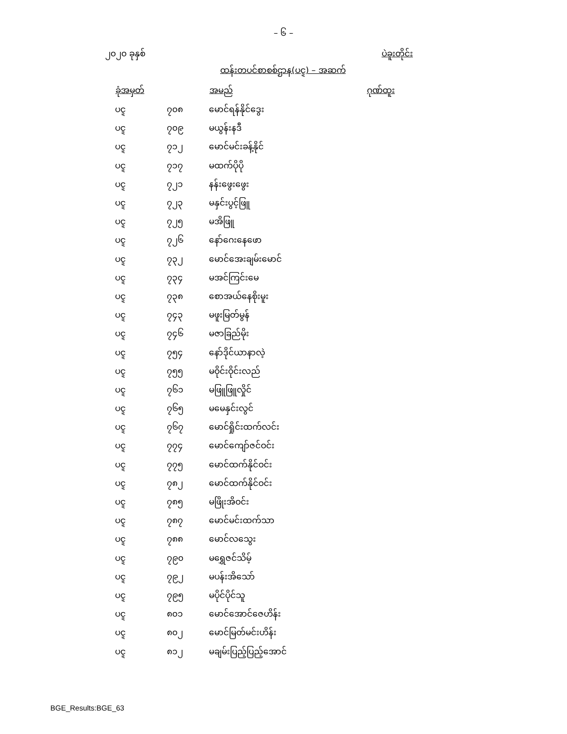– ၆ –
၂၀၂၀ ခုနှစ် ပဲခူးတိုင်း
ထန်းတပင်စာစစ်ဌာန(ပင္ဍ) – အဆက်
| ခုံအမှတ် | | အမည် | ဂုဏ်ထူး |
| --- | --- | --- | --- |
| ပင္ဍ | ၇၀၈ | မောင်ရန်နိုင်ဒွေး | |
| ပင္ဍ | ၇၀၉ | မယွန်းနဒီ | |
| ပင္ဍ | ၇၁၂ | မောင်မင်းခန့်နိုင် | |
| ပင္ဍ | ၇၁၇ | မထက်ပိုပို | |
| ပင္ဍ | ၇၂၁ | နန်းဖွေးဖွေး | |
| ပင္ဍ | ၇၂၃ | မနှင်းပွင့်ဖြူ | |
| ပင္ဍ | ၇၂၅ | မအိဖြူ | |
| ပင္ဍ | ၇၂၆ | နော်ဂေးနေဖော | |
| ပင္ဍ | ၇၃၂ | မောင်အေးချမ်းမောင် | |
| ပင္ဍ | ၇၃၄ | မအင်ကြင်းမေ | |
| ပင္ဍ | ၇၃၈ | စောအယ်နေစိုးမူး | |
| ပင္ဍ | ၇၄၃ | မဖူးမြတ်မွန် | |
| ပင္ဍ | ၇၄၆ | မဇာခြည်မိုး | |
| ပင္ဍ | ၇၅၄ | နော်ဒိုင်ယာနာလဲ့ | |
| ပင္ဍ | ၇၅၅ | မဝိုင်းဝိုင်းလည် | |
| ပင္ဍ | ၇၆၁ | မဖြူဖြူလှိုင် | |
| ပင္ဍ | ၇၆၅ | မမေနှင်းလွင် | |
| ပင္ဍ | ၇၆၇ | မောင်ရှိုင်းထက်လင်း | |
| ပင္ဍ | ၇၇၄ | မောင်ကျော်ဇင်ဝင်း | |
| ပင္ဍ | ၇၇၅ | မောင်ထက်နိုင်ဝင်း | |
| ပင္ဍ | ၇၈၂ | မောင်ထက်နိုင်ဝင်း | |
| ပင္ဍ | ၇၈၅ | မဖြိုးအိဝင်း | |
| ပင္ဍ | ၇၈၇ | မောင်မင်းထက်သာ | |
| ပင္ဍ | ၇၈၈ | မောင်လသွေး | |
| ပင္ဍ | ၇၉၀ | မရွှေဇင်သိမ့် | |
| ပင္ဍ | ၇၉၂ | မပန်းအိသော် | |
| ပင္ဍ | ၇၉၅ | မပိုင်ပိုင်သူ | |
| ပင္ဍ | ၈၀၁ | မောင်အောင်ဇေဟိန်း | |
| ပင္ဍ | ၈၀၂ | မောင်မြတ်မင်းဟိန်း | |
| ပင္ဍ | ၈၁၂ | မချမ်းပြည့်ပြည့်အောင် | |
BGE_Results:BGE_63